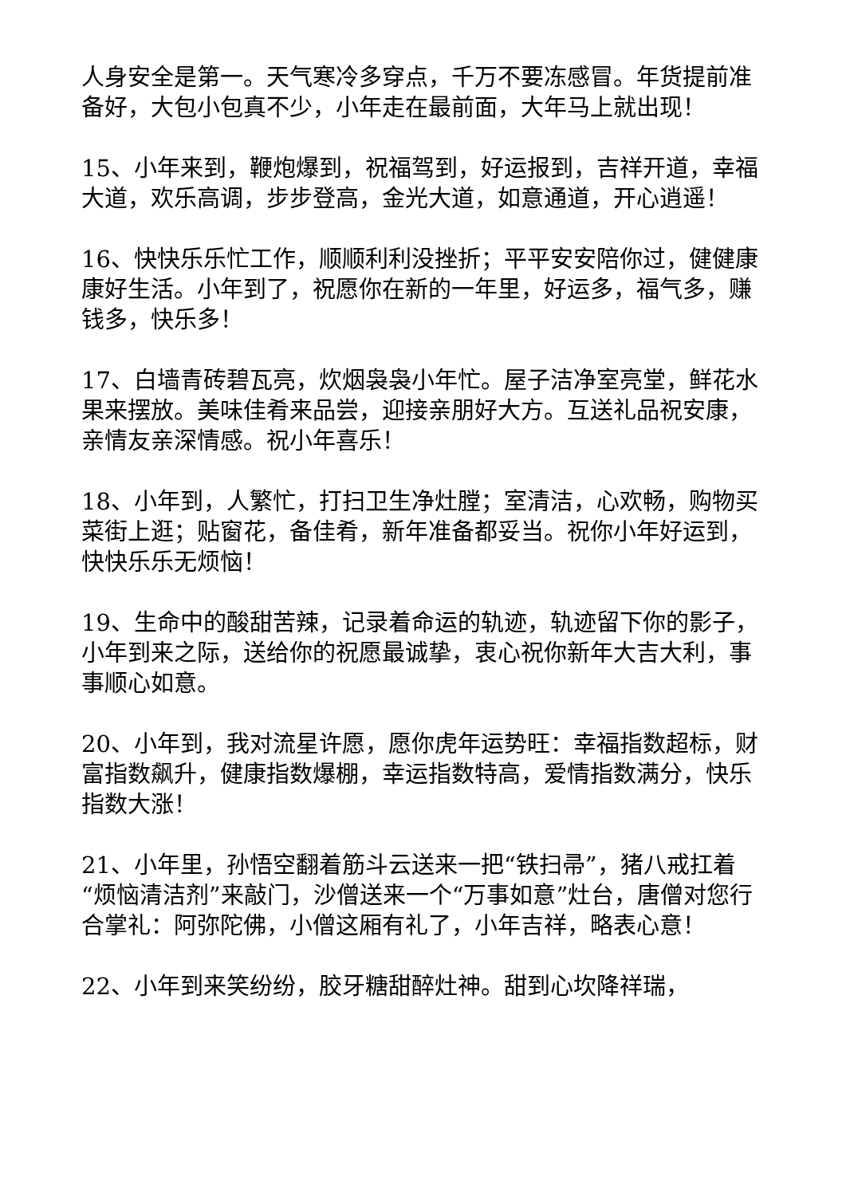人身安全是第一。天气寒冷多穿点，千万不要冻感冒。年货提前准备好，大包小包真不少，小年走在最前面，大年马上就出现！
15、小年来到，鞭炮爆到，祝福驾到，好运报到，吉祥开道，幸福大道，欢乐高调，步步登高，金光大道，如意通道，开心逍遥！
16、快快乐乐忙工作，顺顺利利没挫折；平平安安陪你过，健健康康好生活。小年到了，祝愿你在新的一年里，好运多，福气多，赚钱多，快乐多！
17、白墙青砖碧瓦亮，炊烟袅袅小年忙。屋子洁净室亮堂，鲜花水果来摆放。美味佳肴来品尝，迎接亲朋好大方。互送礼品祝安康，亲情友亲深情感。祝小年喜乐！
18、小年到，人繁忙，打扫卫生净灶膛；室清洁，心欢畅，购物买菜街上逛；贴窗花，备佳肴，新年准备都妥当。祝你小年好运到，快快乐乐无烦恼！
19、生命中的酸甜苦辣，记录着命运的轨迹，轨迹留下你的影子，小年到来之际，送给你的祝愿最诚挚，衷心祝你新年大吉大利，事事顺心如意。
20、小年到，我对流星许愿，愿你虎年运势旺：幸福指数超标，财富指数飙升，健康指数爆棚，幸运指数特高，爱情指数满分，快乐指数大涨！
21、小年里，孙悟空翻着筋斗云送来一把“铁扫帚”，猪八戒扛着“烦恼清洁剂”来敲门，沙僧送来一个“万事如意”灶台，唐僧对您行合掌礼：阿弥陀佛，小僧这厢有礼了，小年吉祥，略表心意！
22、小年到来笑纷纷，胶牙糖甜醉灶神。甜到心坎降祥瑞，